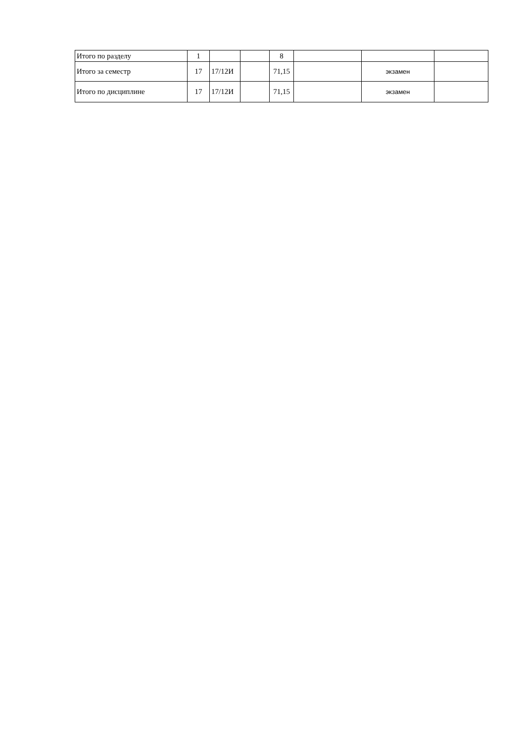| Итого по разделу | 1 | | | 8 | | | |
| Итого за семестр | 17 | 17/12И | | 71,15 | | экзамен | |
| Итого по дисциплине | 17 | 17/12И | | 71,15 | | экзамен | |